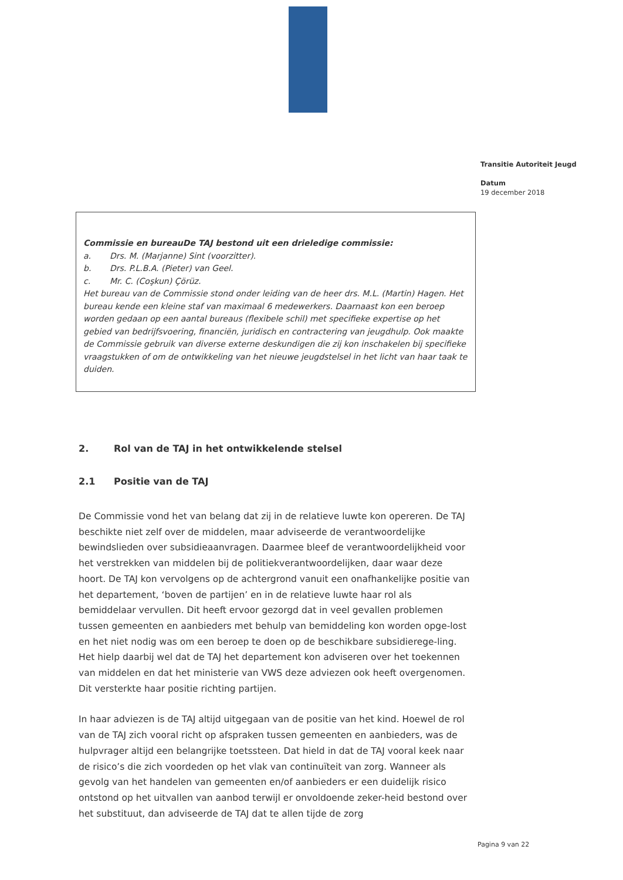Transitie Autoriteit Jeugd
Datum
19 december 2018
Commissie en bureauDe TAJ bestond uit een drieledige commissie:
a. Drs. M. (Marjanne) Sint (voorzitter).
b. Drs. P.L.B.A. (Pieter) van Geel.
c. Mr. C. (Coşkun) Çörüz.
Het bureau van de Commissie stond onder leiding van de heer drs. M.L. (Martin) Hagen. Het bureau kende een kleine staf van maximaal 6 medewerkers. Daarnaast kon een beroep worden gedaan op een aantal bureaus (flexibele schil) met specifieke expertise op het gebied van bedrijfsvoering, financiën, juridisch en contractering van jeugdhulp. Ook maakte de Commissie gebruik van diverse externe deskundigen die zij kon inschakelen bij specifieke vraagstukken of om de ontwikkeling van het nieuwe jeugdstelsel in het licht van haar taak te duiden.
2. Rol van de TAJ in het ontwikkelende stelsel
2.1 Positie van de TAJ
De Commissie vond het van belang dat zij in de relatieve luwte kon opereren. De TAJ beschikte niet zelf over de middelen, maar adviseerde de verantwoordelijke bewindslieden over subsidieaanvragen. Daarmee bleef de verantwoordelijkheid voor het verstrekken van middelen bij de politiekverantwoordelijken, daar waar deze hoort. De TAJ kon vervolgens op de achtergrond vanuit een onafhankelijke positie van het departement, ‘boven de partijen’ en in de relatieve luwte haar rol als bemiddelaar vervullen. Dit heeft ervoor gezorgd dat in veel gevallen problemen tussen gemeenten en aanbieders met behulp van bemiddeling kon worden opge-lost en het niet nodig was om een beroep te doen op de beschikbare subsidierege-ling. Het hielp daarbij wel dat de TAJ het departement kon adviseren over het toekennen van middelen en dat het ministerie van VWS deze adviezen ook heeft overgenomen. Dit versterkte haar positie richting partijen.
In haar adviezen is de TAJ altijd uitgegaan van de positie van het kind. Hoewel de rol van de TAJ zich vooral richt op afspraken tussen gemeenten en aanbieders, was de hulpvrager altijd een belangrijke toetssteen. Dat hield in dat de TAJ vooral keek naar de risico’s die zich voordeden op het vlak van continuïteit van zorg. Wanneer als gevolg van het handelen van gemeenten en/of aanbieders er een duidelijk risico ontstond op het uitvallen van aanbod terwijl er onvoldoende zeker-heid bestond over het substituut, dan adviseerde de TAJ dat te allen tijde de zorg
Pagina 9 van 22